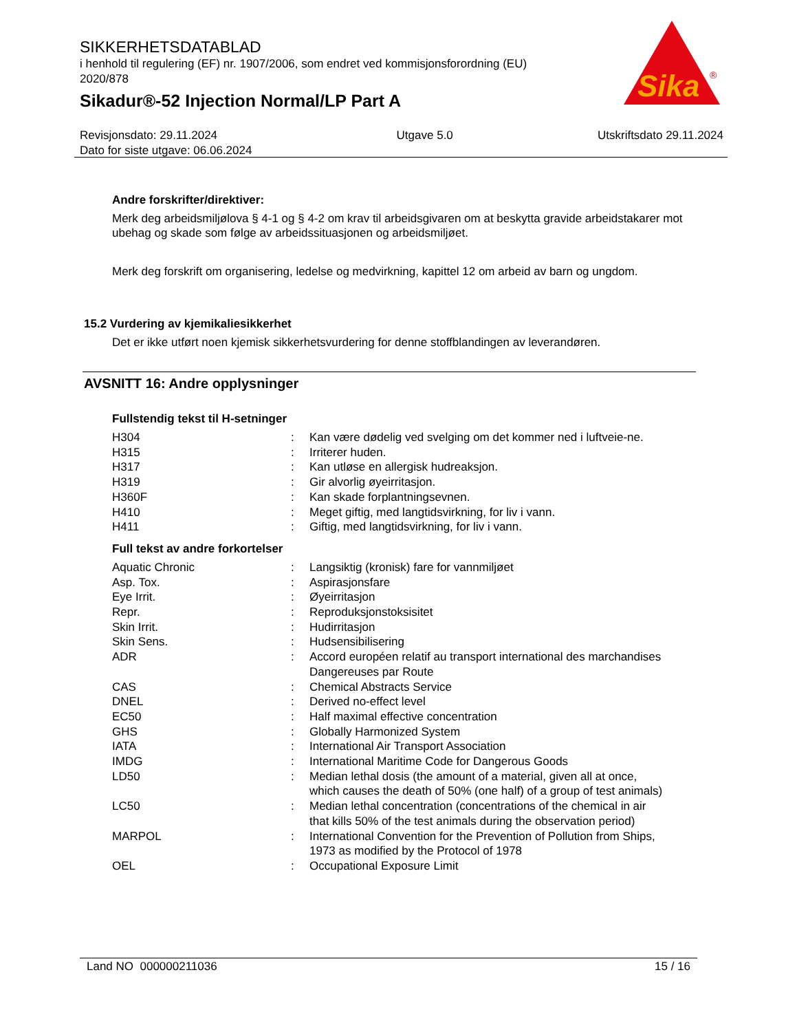SIKKERHETSDATABLAD
i henhold til regulering (EF) nr. 1907/2006, som endret ved kommisjonsforordning (EU) 2020/878
Sikadur®-52 Injection Normal/LP Part A
Sika
®
Revisjonsdato: 29.11.2024
Dato for siste utgave: 06.06.2024
Utgave 5.0 Utskriftsdato 29.11.2024
Andre forskrifter/direktiver:
Merk deg arbeidsmiljølova § 4-1 og § 4-2 om krav til arbeidsgivaren om at beskytta gravide arbeidstakarer mot ubehag og skade som følge av arbeidssituasjonen og arbeidsmiljøet.
Merk deg forskrift om organisering, ledelse og medvirkning, kapittel 12 om arbeid av barn og ungdom.
15.2 Vurdering av kjemikaliesikkerhet
Det er ikke utført noen kjemisk sikkerhetsvurdering for denne stoffblandingen av leverandøren.
AVSNITT 16: Andre opplysninger
Fullstendig tekst til H-setninger
| H304 | : | Kan være dødelig ved svelging om det kommer ned i luftveie-ne. |
| H315 | : | Irriterer huden. |
| H317 | : | Kan utløse en allergisk hudreaksjon. |
| H319 | : | Gir alvorlig øyeirritasjon. |
| H360F | : | Kan skade forplantningsevnen. |
| H410 | : | Meget giftig, med langtidsvirkning, for liv i vann. |
| H411 | : | Giftig, med langtidsvirkning, for liv i vann. |
Full tekst av andre forkortelser
| Aquatic Chronic | : | Langsiktig (kronisk) fare for vannmiljøet |
| Asp. Tox. | : | Aspirasjonsfare |
| Eye Irrit. | : | Øyeirritasjon |
| Repr. | : | Reproduksjonstoksisitet |
| Skin Irrit. | : | Hudirritasjon |
| Skin Sens. | : | Hudsensibilisering |
| ADR | : | Accord européen relatif au transport international des marchandises Dangereuses par Route |
| CAS | : | Chemical Abstracts Service |
| DNEL | : | Derived no-effect level |
| EC50 | : | Half maximal effective concentration |
| GHS | : | Globally Harmonized System |
| IATA | : | International Air Transport Association |
| IMDG | : | International Maritime Code for Dangerous Goods |
| LD50 | : | Median lethal dosis (the amount of a material, given all at once, which causes the death of 50% (one half) of a group of test animals) |
| LC50 | : | Median lethal concentration (concentrations of the chemical in air that kills 50% of the test animals during the observation period) |
| MARPOL | : | International Convention for the Prevention of Pollution from Ships, 1973 as modified by the Protocol of 1978 |
| OEL | : | Occupational Exposure Limit |
Land NO 000000211036 15 / 16